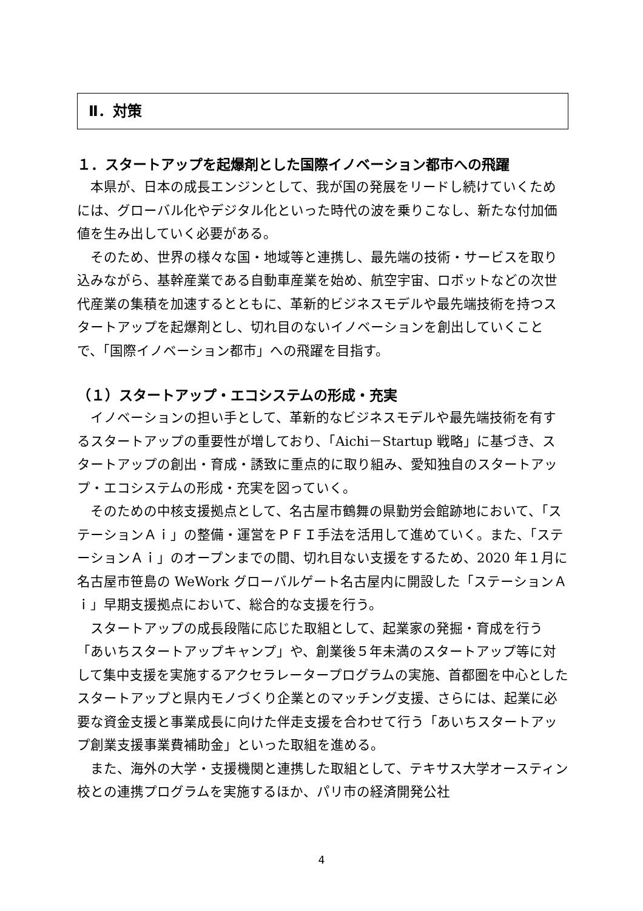Ⅱ．対策
１．スタートアップを起爆剤とした国際イノベーション都市への飛躍
本県が、日本の成長エンジンとして、我が国の発展をリードし続けていくためには、グローバル化やデジタル化といった時代の波を乗りこなし、新たな付加価値を生み出していく必要がある。
そのため、世界の様々な国・地域等と連携し、最先端の技術・サービスを取り込みながら、基幹産業である自動車産業を始め、航空宇宙、ロボットなどの次世代産業の集積を加速するとともに、革新的ビジネスモデルや最先端技術を持つスタートアップを起爆剤とし、切れ目のないイノベーションを創出していくことで、「国際イノベーション都市」への飛躍を目指す。
（１）スタートアップ・エコシステムの形成・充実
イノベーションの担い手として、革新的なビジネスモデルや最先端技術を有するスタートアップの重要性が増しており、「Aichi－Startup 戦略」に基づき、スタートアップの創出・育成・誘致に重点的に取り組み、愛知独自のスタートアップ・エコシステムの形成・充実を図っていく。
そのための中核支援拠点として、名古屋市鶴舞の県勤労会館跡地において、「ステーションＡｉ」の整備・運営をＰＦＩ手法を活用して進めていく。また、「ステーションＡｉ」のオープンまでの間、切れ目ない支援をするため、2020 年１月に名古屋市笹島の WeWork グローバルゲート名古屋内に開設した「ステーションＡｉ」早期支援拠点において、総合的な支援を行う。
スタートアップの成長段階に応じた取組として、起業家の発掘・育成を行う「あいちスタートアップキャンプ」や、創業後５年未満のスタートアップ等に対して集中支援を実施するアクセラレータープログラムの実施、首都圏を中心としたスタートアップと県内モノづくり企業とのマッチング支援、さらには、起業に必要な資金支援と事業成長に向けた伴走支援を合わせて行う「あいちスタートアップ創業支援事業費補助金」といった取組を進める。
また、海外の大学・支援機関と連携した取組として、テキサス大学オースティン校との連携プログラムを実施するほか、パリ市の経済開発公社
4